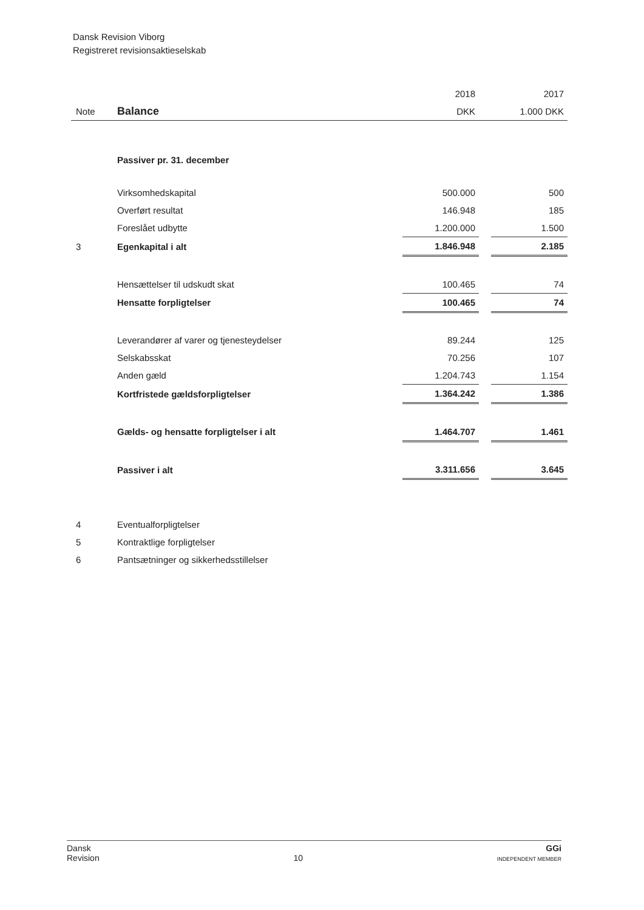Dansk Revision Viborg
Registreret revisionsaktieselskab
| | | 2018 | | 2017 |
| Note | Balance | DKK | | 1.000 DKK |
| | Passiver pr. 31. december | | | |
| | Virksomhedskapital | 500.000 | | 500 |
| | Overført resultat | 146.948 | | 185 |
| | Foreslået udbytte | 1.200.000 | | 1.500 |
| 3 | Egenkapital i alt | 1.846.948 | | 2.185 |
| | Hensættelser til udskudt skat | 100.465 | | 74 |
| | Hensatte forpligtelser | 100.465 | | 74 |
| | Leverandører af varer og tjenesteydelser | 89.244 | | 125 |
| | Selskabsskat | 70.256 | | 107 |
| | Anden gæld | 1.204.743 | | 1.154 |
| | Kortfristede gældsforpligtelser | 1.364.242 | | 1.386 |
| | Gælds- og hensatte forpligtelser i alt | 1.464.707 | | 1.461 |
| | Passiver i alt | 3.311.656 | | 3.645 |
| 4 | Eventualforpligtelser | | | |
| 5 | Kontraktlige forpligtelser | | | |
| 6 | Pantsætninger og sikkerhedsstillelser | | | |
Dansk
Revision
10
GGi
INDEPENDENT MEMBER